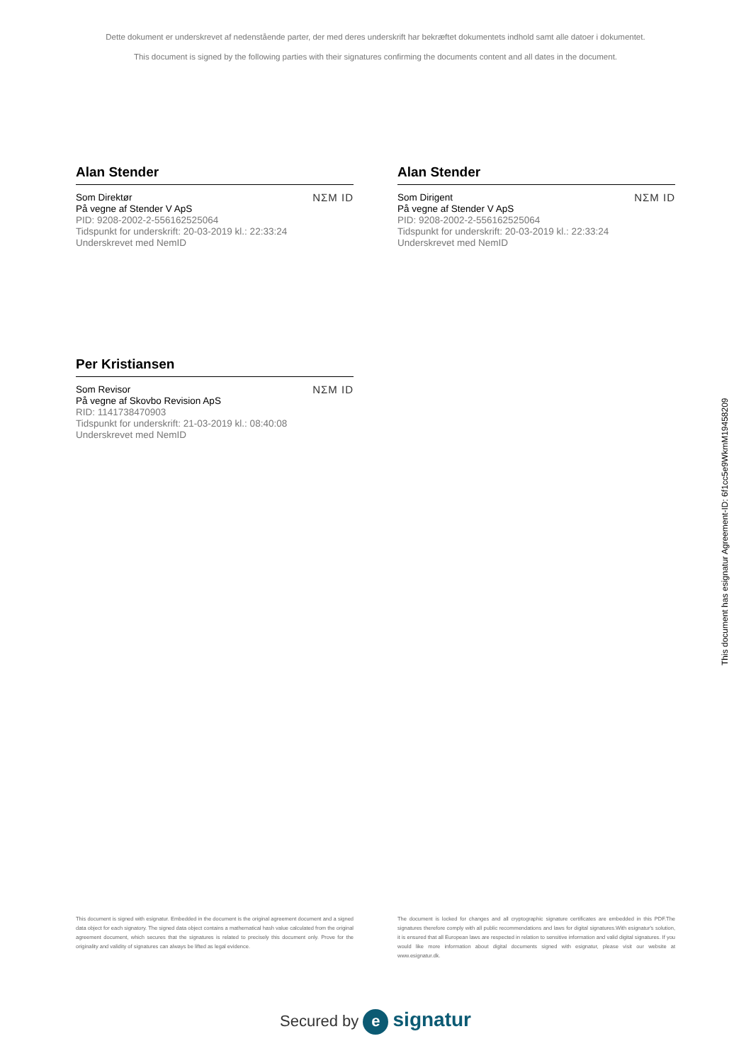Dette dokument er underskrevet af nedenstående parter, der med deres underskrift har bekræftet dokumentets indhold samt alle datoer i dokumentet.
This document is signed by the following parties with their signatures confirming the documents content and all dates in the document.
Alan Stender
Som Direktør
På vegne af Stender V ApS
PID: 9208-2002-2-556162525064
Tidspunkt for underskrift: 20-03-2019 kl.: 22:33:24
Underskrevet med NemID
NΣM ID
Alan Stender
Som Dirigent
På vegne af Stender V ApS
PID: 9208-2002-2-556162525064
Tidspunkt for underskrift: 20-03-2019 kl.: 22:33:24
Underskrevet med NemID
NΣM ID
Per Kristiansen
Som Revisor
På vegne af Skovbo Revision ApS
RID: 1141738470903
Tidspunkt for underskrift: 21-03-2019 kl.: 08:40:08
Underskrevet med NemID
NΣM ID
This document has esignatur Agreement-ID: 6f1cc5e9WkmM19458209
This document is signed with esignatur. Embedded in the document is the original agreement document and a signed data object for each signatory. The signed data object contains a mathematical hash value calculated from the original agreement document, which secures that the signatures is related to precisely this document only. Prove for the originality and validity of signatures can always be lifted as legal evidence.
The document is locked for changes and all cryptographic signature certificates are embedded in this PDF.The signatures therefore comply with all public recommendations and laws for digital signatures.With esignatur's solution, it is ensured that all European laws are respected in relation to sensitive information and valid digital signatures. If you would like more information about digital documents signed with esignatur, please visit our website at www.esignatur.dk.
Secured by e signatur